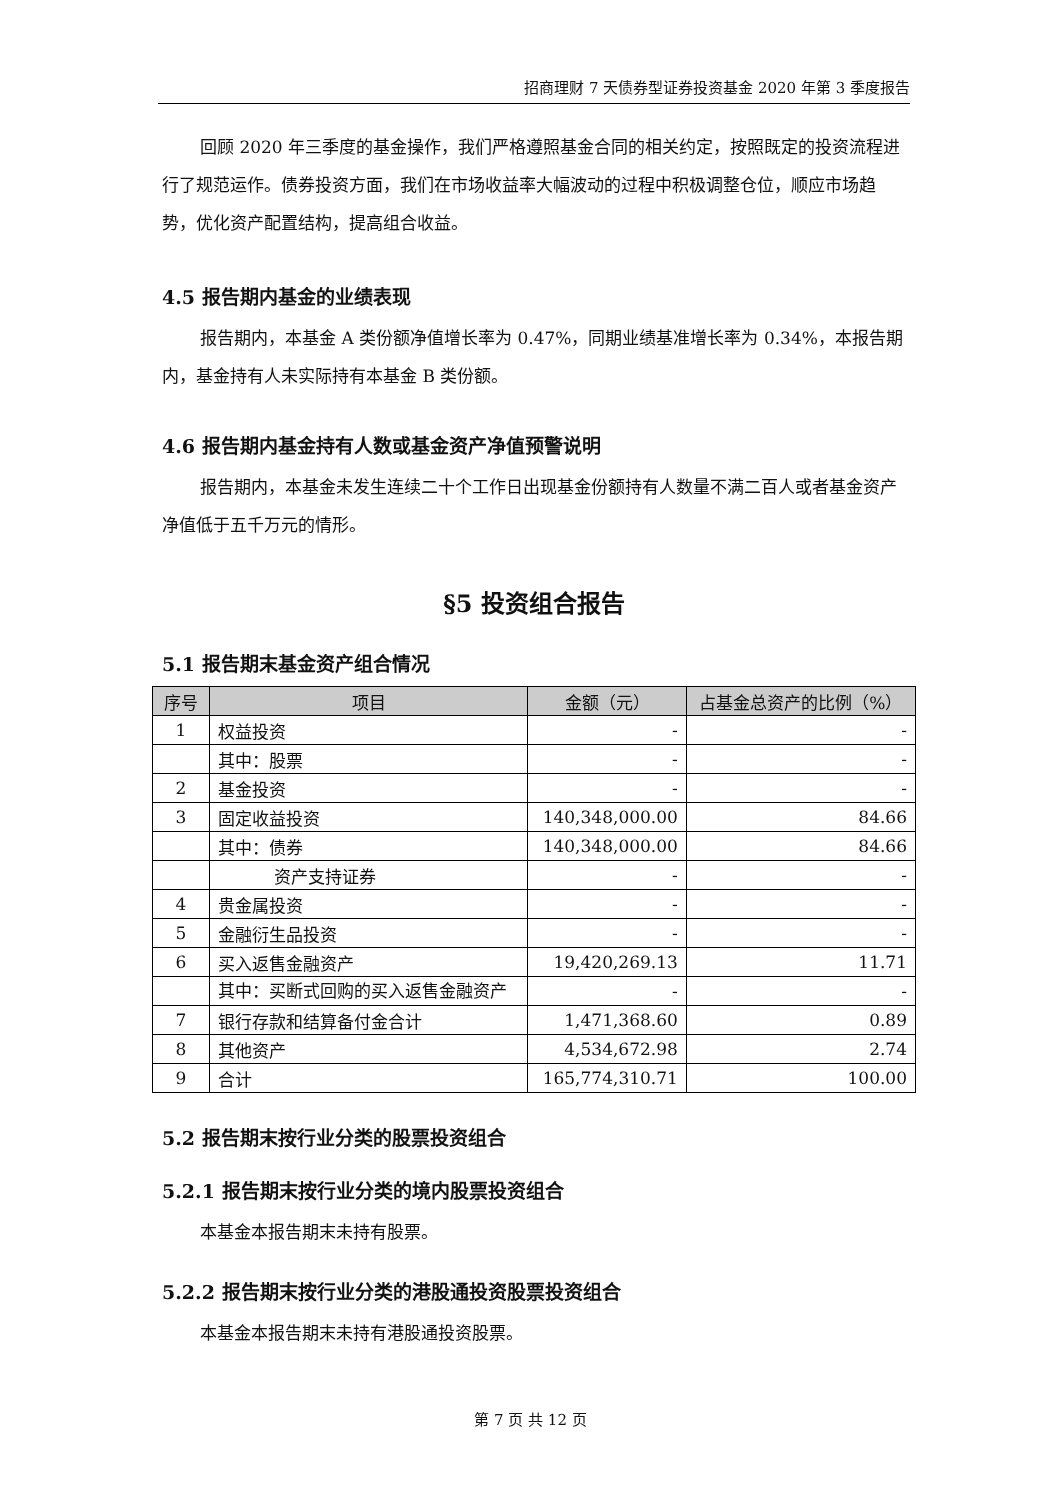招商理财 7 天债券型证券投资基金 2020 年第 3 季度报告
回顾 2020 年三季度的基金操作，我们严格遵照基金合同的相关约定，按照既定的投资流程进行了规范运作。债券投资方面，我们在市场收益率大幅波动的过程中积极调整仓位，顺应市场趋势，优化资产配置结构，提高组合收益。
4.5 报告期内基金的业绩表现
报告期内，本基金 A 类份额净值增长率为 0.47%，同期业绩基准增长率为 0.34%，本报告期内，基金持有人未实际持有本基金 B 类份额。
4.6 报告期内基金持有人数或基金资产净值预警说明
报告期内，本基金未发生连续二十个工作日出现基金份额持有人数量不满二百人或者基金资产净值低于五千万元的情形。
§5 投资组合报告
5.1 报告期末基金资产组合情况
| 序号 | 项目 | 金额（元） | 占基金总资产的比例（%） |
| --- | --- | --- | --- |
| 1 | 权益投资 | - | - |
| | 其中：股票 | - | - |
| 2 | 基金投资 | - | - |
| 3 | 固定收益投资 | 140,348,000.00 | 84.66 |
| | 其中：债券 | 140,348,000.00 | 84.66 |
| | 资产支持证券 | - | - |
| 4 | 贵金属投资 | - | - |
| 5 | 金融衍生品投资 | - | - |
| 6 | 买入返售金融资产 | 19,420,269.13 | 11.71 |
| | 其中：买断式回购的买入返售金融资产 | - | - |
| 7 | 银行存款和结算备付金合计 | 1,471,368.60 | 0.89 |
| 8 | 其他资产 | 4,534,672.98 | 2.74 |
| 9 | 合计 | 165,774,310.71 | 100.00 |
5.2 报告期末按行业分类的股票投资组合
5.2.1 报告期末按行业分类的境内股票投资组合
本基金本报告期末未持有股票。
5.2.2 报告期末按行业分类的港股通投资股票投资组合
本基金本报告期末未持有港股通投资股票。
第 7 页 共 12 页